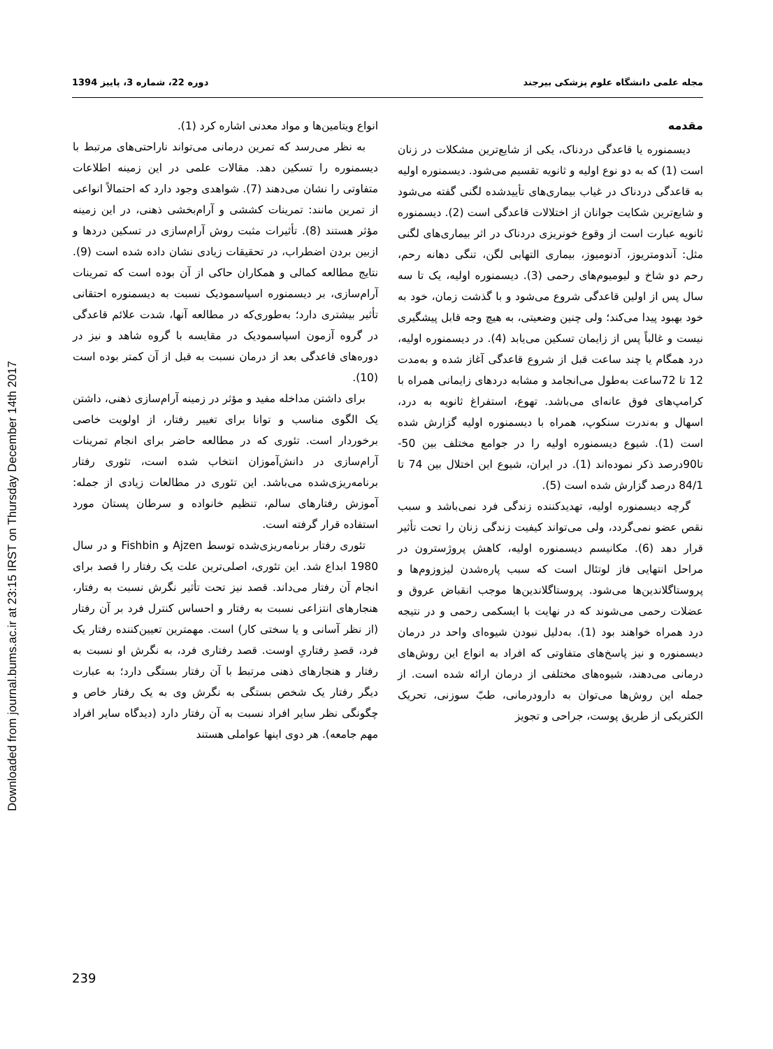Downloaded from journal.bums.ac.ir at 23:15 IRST on Thursday December 14th 2017
مجله علمی دانشگاه علوم پزشکی بیرجند دوره 22، شماره 3، پاییز 1394
مقدمه
دیسمنوره یا قاعدگی دردناک، یکی از شایع‌ترین مشکلات در زنان است (1) که به دو نوع اولیه و ثانویه تقسیم می‌شود. دیسمنوره اولیه به قاعدگی دردناک در غیاب بیماری‌های تأییدشده لگنی گفته می‌شود و شایع‌ترین شکایت جوانان از اختلالات قاعدگی است (2). دیسمنوره ثانویه عبارت است از وقوع خونریزی دردناک در اثر بیماری‌های لگنی مثل: آندومتریوز، آدنومیوز، بیماری التهابی لگن، تنگی دهانه رحم، رحم دو شاخ و لیومیوم‌های رحمی (3). دیسمنوره اولیه، یک تا سه سال پس از اولین قاعدگی شروع می‌شود و با گذشت زمان، خود به خود بهبود پیدا می‌کند؛ ولی چنین وضعیتی، به هیچ وجه قابل پیشگیری نیست و غالباً پس از زایمان تسکین می‌یابد (4). در دیسمنوره اولیه، درد همگام یا چند ساعت قبل از شروع قاعدگی آغاز شده و به‌مدت 12 تا 72ساعت به‌طول می‌انجامد و مشابه دردهای زایمانی همراه با کرامپ‌های فوق عانه‌ای می‌باشد. تهوع، استفراغ ثانویه به درد، اسهال و به‌ندرت سنکوپ، همراه با دیسمنوره اولیه گزارش شده است (1). شیوع دیسمنوره اولیه را در جوامع مختلف بین 50- تا90درصد ذکر نموده‌اند (1). در ایران، شیوع این اختلال بین 74 تا 84/1 درصد گزارش شده است (5).
گرچه دیسمنوره اولیه، تهدیدکننده زندگی فرد نمی‌باشد و سبب نقص عضو نمی‌گردد، ولی می‌تواند کیفیت زندگی زنان را تحت تأثیر قرار دهد (6). مکانیسم دیسمنوره اولیه، کاهش پروژسترون در مراحل انتهایی فاز لوتئال است که سبب پاره‌شدن لیزوزوم‌ها و پروستاگلاندین‌ها می‌شود. پروستاگلاندین‌ها موجب انقباض عروق و عضلات رحمی می‌شوند که در نهایت با ایسکمی رحمی و در نتیجه درد همراه خواهند بود (1). به‌دلیل نبودن شیوه‌ای واحد در درمان دیسمنوره و نیز پاسخ‌های متفاوتی که افراد به انواع این روش‌های درمانی می‌دهند، شیوه‌های مختلفی از درمان ارائه شده است. از جمله این روش‌ها می‌توان به دارودرمانی، طبّ سوزنی، تحریک الکتریکی از طریق پوست، جراحی و تجویز
انواع ویتامین‌ها و مواد معدنی اشاره کرد (1).
به نظر می‌رسد که تمرین درمانی می‌تواند ناراحتی‌های مرتبط با دیسمنوره را تسکین دهد. مقالات علمی در این زمینه اطلاعات متفاوتی را نشان می‌دهند (7). شواهدی وجود دارد که احتمالاً انواعی از تمرین مانند: تمرینات کششی و آرام‌بخشی ذهنی، در این زمینه مؤثر هستند (8). تأثیرات مثبت روش آرام‌سازی در تسکین دردها و ازبین بردن اضطراب، در تحقیقات زیادی نشان داده شده است (9). نتایج مطالعه کمالی و همکاران حاکی از آن بوده است که تمرینات آرام‌سازی، بر دیسمنوره اسپاسمودیک نسبت به دیسمنوره احتقانی تأثیر بیشتری دارد؛ به‌طوری‌که در مطالعه آنها، شدت علائم قاعدگی در گروه آزمون اسپاسمودیک در مقایسه با گروه شاهد و نیز در دوره‌های قاعدگی بعد از درمان نسبت به قبل از آن کمتر بوده است (10).
برای داشتن مداخله مفید و مؤثر در زمینه آرام‌سازی ذهنی، داشتن یک الگوی مناسب و توانا برای تغییر رفتار، از اولویت خاصی برخوردار است. تئوری که در مطالعه حاضر برای انجام تمرینات آرام‌سازی در دانش‌آموزان انتخاب شده است، تئوری رفتار برنامه‌ریزی‌شده می‌باشد. این تئوری در مطالعات زیادی از جمله: آموزش رفتارهای سالم، تنظیم خانواده و سرطان پستان مورد استفاده قرار گرفته است.
تئوری رفتار برنامه‌ریزی‌شده توسط Ajzen و Fishbin و در سال 1980 ابداع شد. این تئوری، اصلی‌ترین علت یک رفتار را قصد برای انجام آن رفتار می‌داند. قصد نیز تحت تأثیر نگرش نسبت به رفتار، هنجارهای انتزاعی نسبت به رفتار و احساس کنترل فرد بر آن رفتار (از نظر آسانی و یا سختی کار) است. مهمترین تعیین‌کننده رفتار یک فرد، قصدِ رفتاریِ اوست. قصد رفتاری فرد، به نگرش او نسبت به رفتار و هنجارهای ذهنی مرتبط با آن رفتار بستگی دارد؛ به عبارت دیگر رفتار یک شخص بستگی به نگرش وی به یک رفتار خاص و چگونگی نظر سایر افراد نسبت به آن رفتار دارد (دیدگاه سایر افراد مهم جامعه). هر دوی اینها عواملی هستند
239